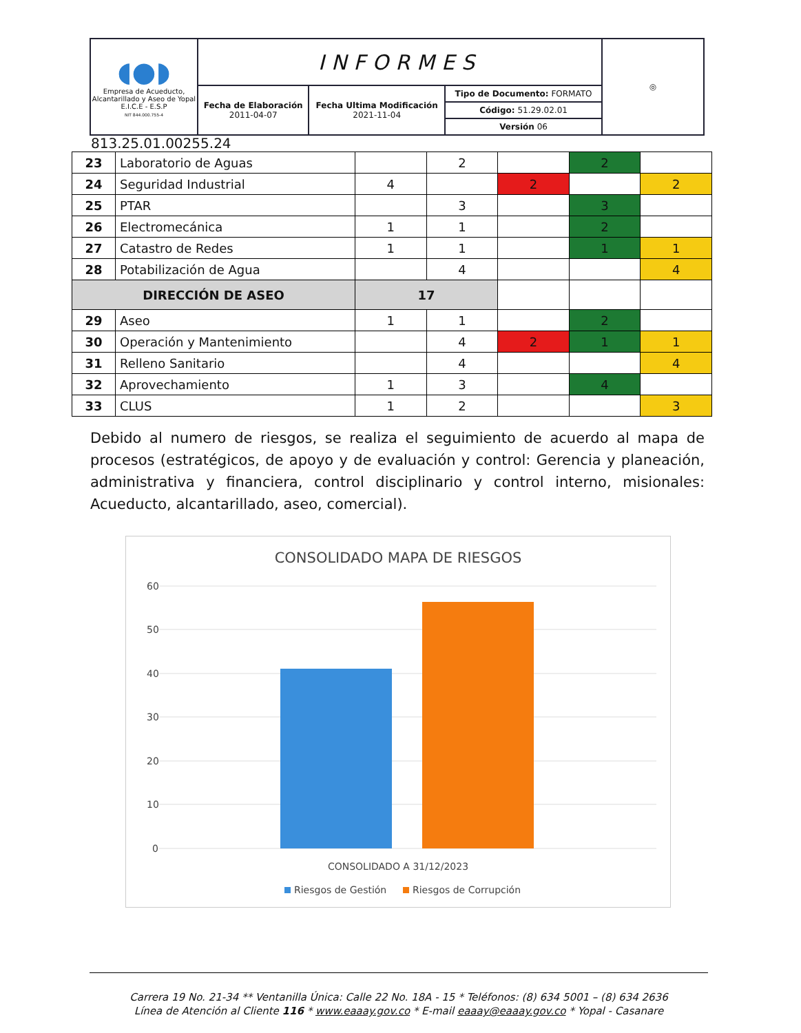| ◖●◗ Empresa de Acueducto, Alcantarillado y Aseo de Yopal E.I.C.E - E.S.P NIT 844.000.755-4 | INFORMES | | | ◎ |
| | Fecha de Elaboración 2011-04-07 | Fecha Ultima Modificación 2021-11-04 | Tipo de Documento: FORMATO Código: 51.29.02.01 Versión 06 | |
813.25.01.00255.24
| 23 | Laboratorio de Aguas | | 2 | | 2 | |
| 24 | Seguridad Industrial | 4 | | 2 | | 2 |
| 25 | PTAR | | 3 | | 3 | |
| 26 | Electromecánica | 1 | 1 | | 2 | |
| 27 | Catastro de Redes | 1 | 1 | | 1 | 1 |
| 28 | Potabilización de Agua | | 4 | | | 4 |
| DIRECCIÓN DE ASEO | | 17 | | | | |
| 29 | Aseo | 1 | 1 | | 2 | |
| 30 | Operación y Mantenimiento | | 4 | 2 | 1 | 1 |
| 31 | Relleno Sanitario | | 4 | | | 4 |
| 32 | Aprovechamiento | 1 | 3 | | 4 | |
| 33 | CLUS | 1 | 2 | | | 3 |
Debido al numero de riesgos, se realiza el seguimiento de acuerdo al mapa de procesos (estratégicos, de apoyo y de evaluación y control: Gerencia y planeación, administrativa y financiera, control disciplinario y control interno, misionales: Acueducto, alcantarillado, aseo, comercial).
CONSOLIDADO MAPA DE RIESGOS
60
50
40
30
20
10
0
CONSOLIDADO A 31/12/2023
Riesgos de Gestión
Riesgos de Corrupción
Carrera 19 No. 21-34 ** Ventanilla Única: Calle 22 No. 18A - 15 * Teléfonos: (8) 634 5001 – (8) 634 2636
Línea de Atención al Cliente 116 * www.eaaay.gov.co * E-mail eaaay@eaaay.gov.co * Yopal - Casanare